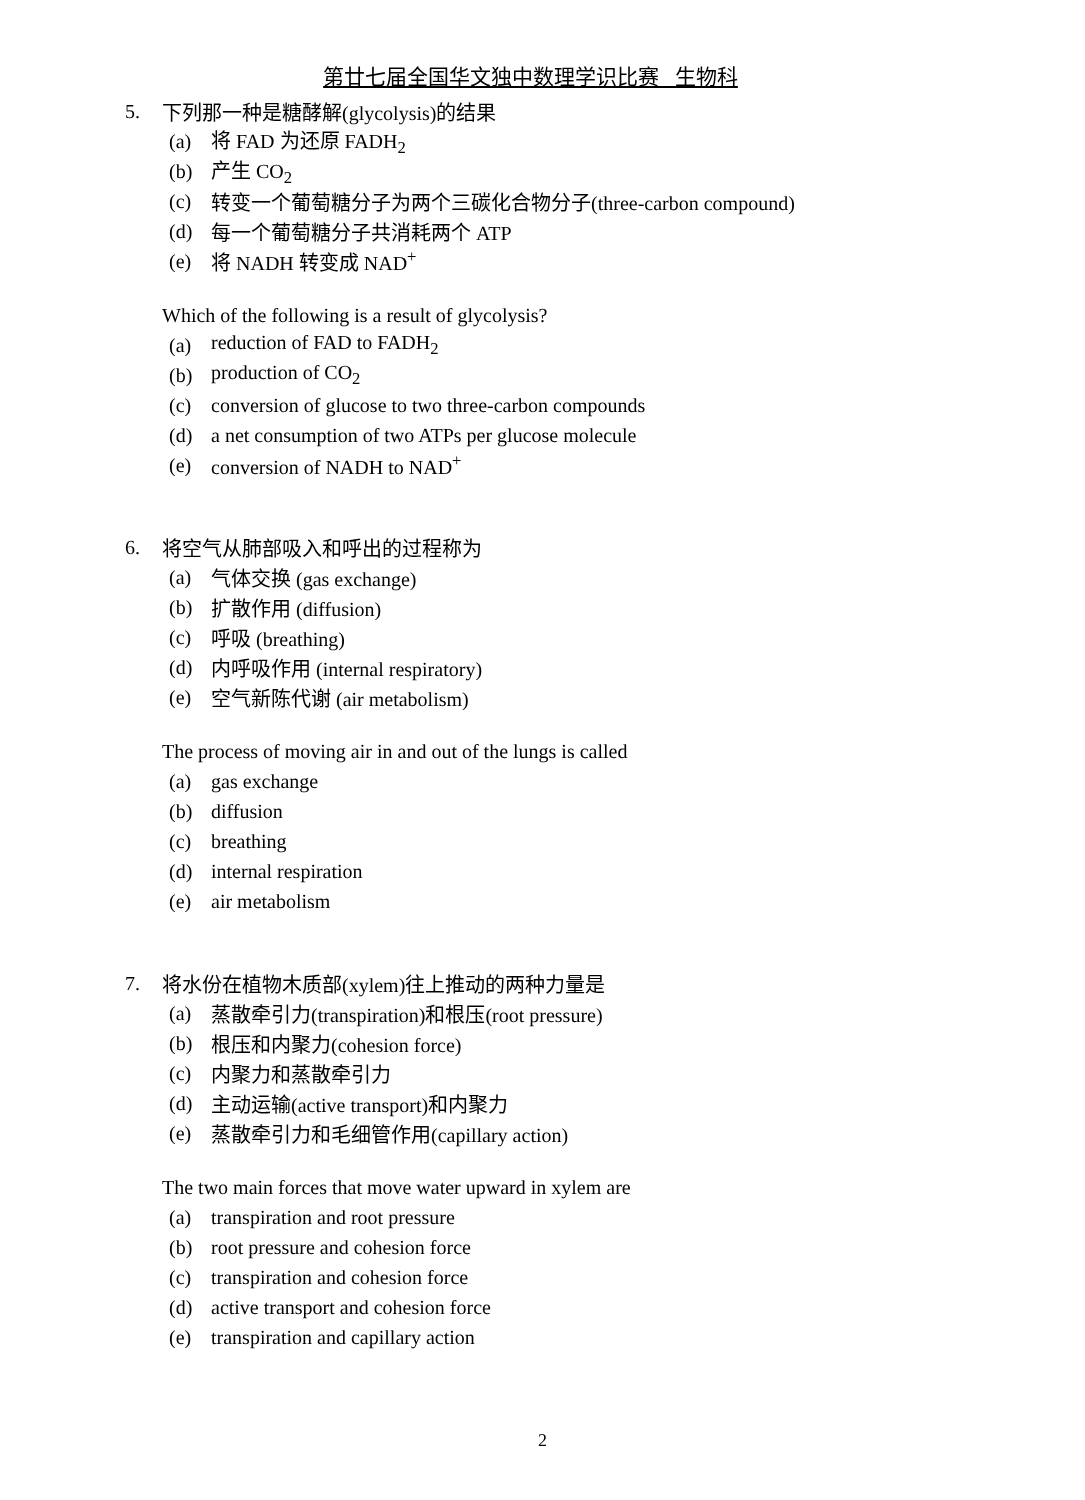第廿七届全国华文独中数理学识比赛 生物科
5. 下列那一种是糖酵解(glycolysis)的结果
(a) 将 FAD 为还原 FADH<sub>2</sub>
(b) 产生 CO<sub>2</sub>
(c) 转变一个葡萄糖分子为两个三碳化合物分子(three-carbon compound)
(d) 每一个葡萄糖分子共消耗两个 ATP
(e) 将 NADH 转变成 NAD<sup>+</sup>
Which of the following is a result of glycolysis?
(a) reduction of FAD to FADH<sub>2</sub>
(b) production of CO<sub>2</sub>
(c) conversion of glucose to two three-carbon compounds
(d) a net consumption of two ATPs per glucose molecule
(e) conversion of NADH to NAD<sup>+</sup>
6. 将空气从肺部吸入和呼出的过程称为
(a) 气体交换 (gas exchange)
(b) 扩散作用 (diffusion)
(c) 呼吸 (breathing)
(d) 内呼吸作用 (internal respiratory)
(e) 空气新陈代谢 (air metabolism)
The process of moving air in and out of the lungs is called
(a) gas exchange
(b) diffusion
(c) breathing
(d) internal respiration
(e) air metabolism
7. 将水份在植物木质部(xylem)往上推动的两种力量是
(a) 蒸散牵引力(transpiration)和根压(root pressure)
(b) 根压和内聚力(cohesion force)
(c) 内聚力和蒸散牵引力
(d) 主动运输(active transport)和内聚力
(e) 蒸散牵引力和毛细管作用(capillary action)
The two main forces that move water upward in xylem are
(a) transpiration and root pressure
(b) root pressure and cohesion force
(c) transpiration and cohesion force
(d) active transport and cohesion force
(e) transpiration and capillary action
2